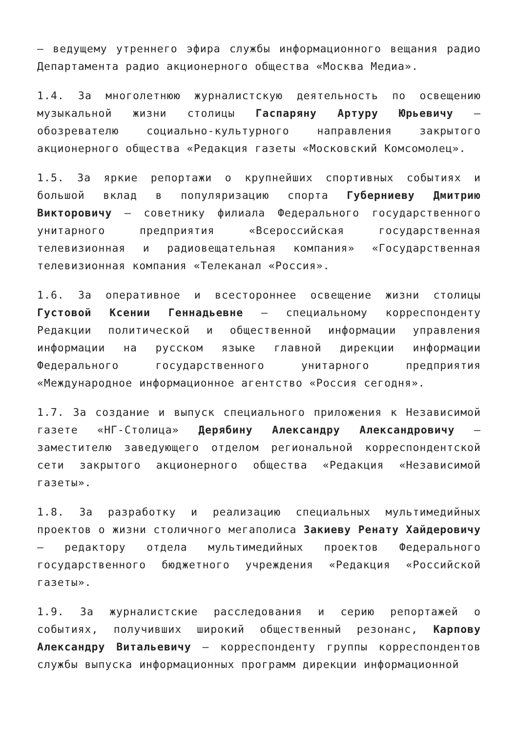– ведущему утреннего эфира службы информационного вещания радио Департамента радио акционерного общества «Москва Медиа».
1.4. За многолетнюю журналистскую деятельность по освещению музыкальной жизни столицы Гаспаряну Артуру Юрьевичу – обозревателю социально-культурного направления закрытого акционерного общества «Редакция газеты «Московский Комсомолец».
1.5. За яркие репортажи о крупнейших спортивных событиях и большой вклад в популяризацию спорта Губерниеву Дмитрию Викторовичу – советнику филиала Федерального государственного унитарного предприятия «Всероссийская государственная телевизионная и радиовещательная компания» «Государственная телевизионная компания «Телеканал «Россия».
1.6. За оперативное и всестороннее освещение жизни столицы Густовой Ксении Геннадьевне – специальному корреспонденту Редакции политической и общественной информации управления информации на русском языке главной дирекции информации Федерального государственного унитарного предприятия «Международное информационное агентство «Россия сегодня».
1.7. За создание и выпуск специального приложения к Независимой газете «НГ-Столица» Дерябину Александру Александровичу – заместителю заведующего отделом региональной корреспондентской сети закрытого акционерного общества «Редакция «Независимой газеты».
1.8. За разработку и реализацию специальных мультимедийных проектов о жизни столичного мегаполиса Закиеву Ренату Хайдеровичу – редактору отдела мультимедийных проектов Федерального государственного бюджетного учреждения «Редакция «Российской газеты».
1.9. За журналистские расследования и серию репортажей о событиях, получивших широкий общественный резонанс, Карпову Александру Витальевичу – корреспонденту группы корреспондентов службы выпуска информационных программ дирекции информационной